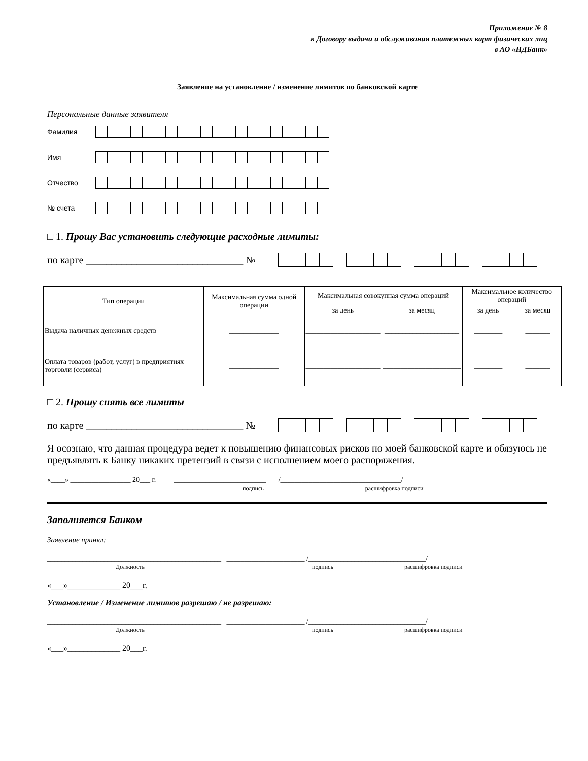Приложение № 8
к Договору выдачи и обслуживания платежных карт физических лиц
в АО «НДБанк»
Заявление на установление / изменение лимитов по банковской карте
Персональные данные заявителя
Фамилия
Имя
Отчество
№ счета
□ 1. Прошу Вас установить следующие расходные лимиты:
по карте _______________________________ №
| Тип операции | Максимальная сумма одной операции | Максимальная совокупная сумма операций | | Максимальное количество операций | |
| --- | --- | --- | --- | --- | --- |
| | | за день | за месяц | за день | за месяц |
| Выдача наличных денежных средств | ______________ | _____________________ | _____________________ | ________ | _______ |
| Оплата товаров (работ, услуг) в предприятиях торговли (сервиса) | ______________ | _____________________ | ______________________ | ________ | _______ |
□ 2. Прошу снять все лимиты
по карте _______________________________ №
Я осознаю, что данная процедура ведет к повышению финансовых рисков по моей банковской карте и обязуюсь не предъявлять к Банку никаких претензий в связи с исполнением моего распоряжения.
«____» _________________ 20___ г. __________________________ /__________________________________/
подпись расшифровка подписи
Заполняется Банком
Заявление принял:
_________________________________________________ ______________________ /_________________________________/
Должность подпись расшифровка подписи
«___»_____________ 20___г.
Установление / Изменение лимитов разрешаю / не разрешаю:
_________________________________________________ ______________________ /_________________________________/
Должность подпись расшифровка подписи
«___»_____________ 20___г.